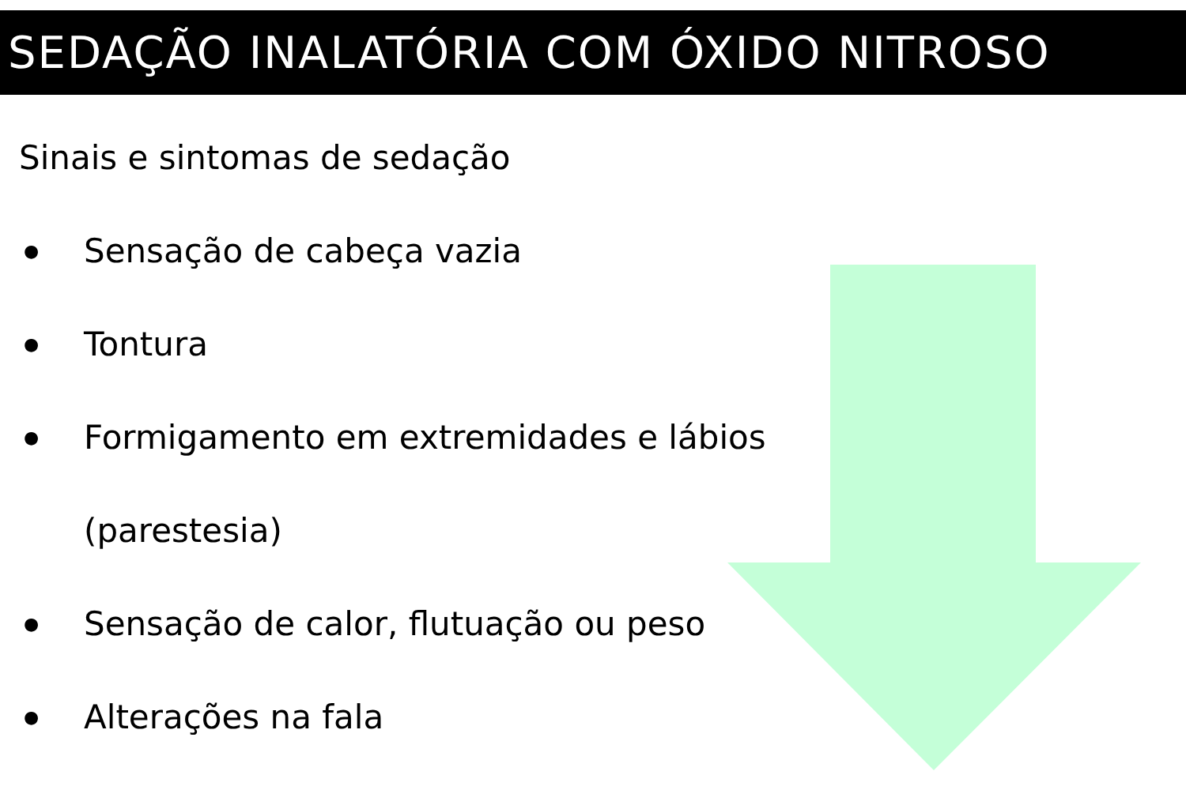SEDAÇÃO INALATÓRIA COM ÓXIDO NITROSO
Sinais e sintomas de sedação
● Sensação de cabeça vazia
● Tontura
● Formigamento em extremidades e lábios
(parestesia)
● Sensação de calor, flutuação ou peso
● Alterações na fala